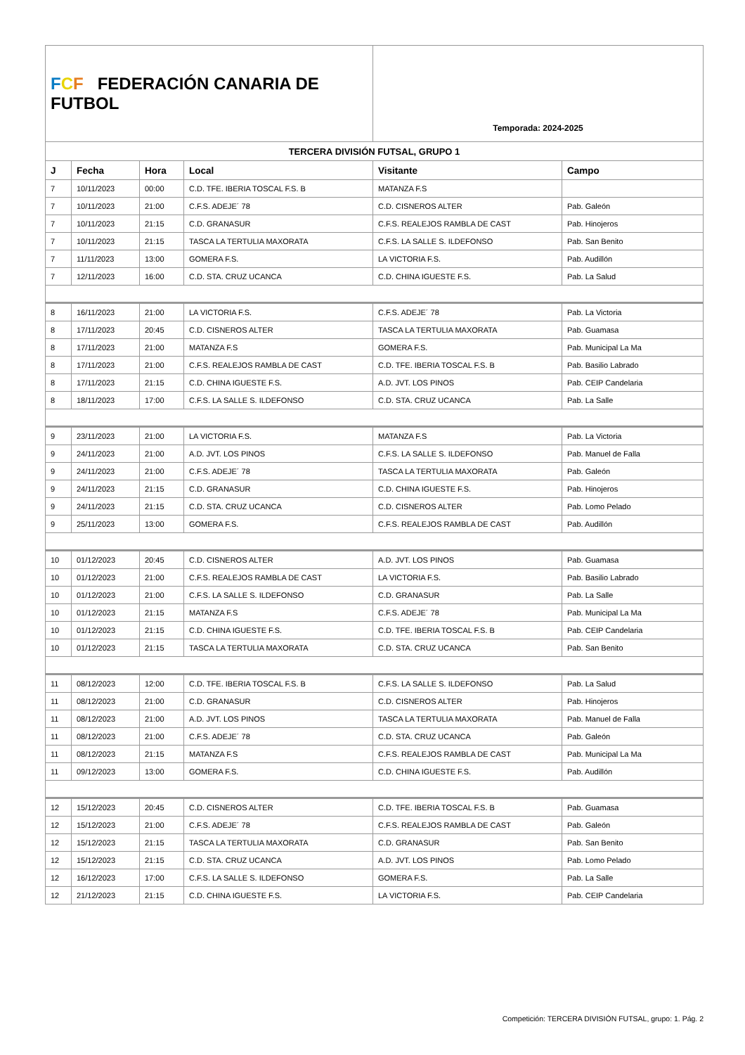| F C F FEDERACIÓN CANARIA DE FUTBOL | | | | Temporada: 2024-2025 | |
| TERCERA DIVISIÓN FUTSAL, GRUPO 1 | | | | | |
| J | Fecha | Hora | Local | Visitante | Campo |
| 7 | 10/11/2023 | 00:00 | C.D. TFE. IBERIA TOSCAL F.S. B | MATANZA F.S | |
| 7 | 10/11/2023 | 21:00 | C.F.S. ADEJE´ 78 | C.D. CISNEROS ALTER | Pab. Galeón |
| 7 | 10/11/2023 | 21:15 | C.D. GRANASUR | C.F.S. REALEJOS RAMBLA DE CAST | Pab. Hinojeros |
| 7 | 10/11/2023 | 21:15 | TASCA LA TERTULIA MAXORATA | C.F.S. LA SALLE S. ILDEFONSO | Pab. San Benito |
| 7 | 11/11/2023 | 13:00 | GOMERA F.S. | LA VICTORIA F.S. | Pab. Audillón |
| 7 | 12/11/2023 | 16:00 | C.D. STA. CRUZ UCANCA | C.D. CHINA IGUESTE F.S. | Pab. La Salud |
| 8 | 16/11/2023 | 21:00 | LA VICTORIA F.S. | C.F.S. ADEJE´ 78 | Pab. La Victoria |
| 8 | 17/11/2023 | 20:45 | C.D. CISNEROS ALTER | TASCA LA TERTULIA MAXORATA | Pab. Guamasa |
| 8 | 17/11/2023 | 21:00 | MATANZA F.S | GOMERA F.S. | Pab. Municipal La Ma |
| 8 | 17/11/2023 | 21:00 | C.F.S. REALEJOS RAMBLA DE CAST | C.D. TFE. IBERIA TOSCAL F.S. B | Pab. Basilio Labrado |
| 8 | 17/11/2023 | 21:15 | C.D. CHINA IGUESTE F.S. | A.D. JVT. LOS PINOS | Pab. CEIP Candelaria |
| 8 | 18/11/2023 | 17:00 | C.F.S. LA SALLE S. ILDEFONSO | C.D. STA. CRUZ UCANCA | Pab. La Salle |
| 9 | 23/11/2023 | 21:00 | LA VICTORIA F.S. | MATANZA F.S | Pab. La Victoria |
| 9 | 24/11/2023 | 21:00 | A.D. JVT. LOS PINOS | C.F.S. LA SALLE S. ILDEFONSO | Pab. Manuel de Falla |
| 9 | 24/11/2023 | 21:00 | C.F.S. ADEJE´ 78 | TASCA LA TERTULIA MAXORATA | Pab. Galeón |
| 9 | 24/11/2023 | 21:15 | C.D. GRANASUR | C.D. CHINA IGUESTE F.S. | Pab. Hinojeros |
| 9 | 24/11/2023 | 21:15 | C.D. STA. CRUZ UCANCA | C.D. CISNEROS ALTER | Pab. Lomo Pelado |
| 9 | 25/11/2023 | 13:00 | GOMERA F.S. | C.F.S. REALEJOS RAMBLA DE CAST | Pab. Audillón |
| 10 | 01/12/2023 | 20:45 | C.D. CISNEROS ALTER | A.D. JVT. LOS PINOS | Pab. Guamasa |
| 10 | 01/12/2023 | 21:00 | C.F.S. REALEJOS RAMBLA DE CAST | LA VICTORIA F.S. | Pab. Basilio Labrado |
| 10 | 01/12/2023 | 21:00 | C.F.S. LA SALLE S. ILDEFONSO | C.D. GRANASUR | Pab. La Salle |
| 10 | 01/12/2023 | 21:15 | MATANZA F.S | C.F.S. ADEJE´ 78 | Pab. Municipal La Ma |
| 10 | 01/12/2023 | 21:15 | C.D. CHINA IGUESTE F.S. | C.D. TFE. IBERIA TOSCAL F.S. B | Pab. CEIP Candelaria |
| 10 | 01/12/2023 | 21:15 | TASCA LA TERTULIA MAXORATA | C.D. STA. CRUZ UCANCA | Pab. San Benito |
| 11 | 08/12/2023 | 12:00 | C.D. TFE. IBERIA TOSCAL F.S. B | C.F.S. LA SALLE S. ILDEFONSO | Pab. La Salud |
| 11 | 08/12/2023 | 21:00 | C.D. GRANASUR | C.D. CISNEROS ALTER | Pab. Hinojeros |
| 11 | 08/12/2023 | 21:00 | A.D. JVT. LOS PINOS | TASCA LA TERTULIA MAXORATA | Pab. Manuel de Falla |
| 11 | 08/12/2023 | 21:00 | C.F.S. ADEJE´ 78 | C.D. STA. CRUZ UCANCA | Pab. Galeón |
| 11 | 08/12/2023 | 21:15 | MATANZA F.S | C.F.S. REALEJOS RAMBLA DE CAST | Pab. Municipal La Ma |
| 11 | 09/12/2023 | 13:00 | GOMERA F.S. | C.D. CHINA IGUESTE F.S. | Pab. Audillón |
| 12 | 15/12/2023 | 20:45 | C.D. CISNEROS ALTER | C.D. TFE. IBERIA TOSCAL F.S. B | Pab. Guamasa |
| 12 | 15/12/2023 | 21:00 | C.F.S. ADEJE´ 78 | C.F.S. REALEJOS RAMBLA DE CAST | Pab. Galeón |
| 12 | 15/12/2023 | 21:15 | TASCA LA TERTULIA MAXORATA | C.D. GRANASUR | Pab. San Benito |
| 12 | 15/12/2023 | 21:15 | C.D. STA. CRUZ UCANCA | A.D. JVT. LOS PINOS | Pab. Lomo Pelado |
| 12 | 16/12/2023 | 17:00 | C.F.S. LA SALLE S. ILDEFONSO | GOMERA F.S. | Pab. La Salle |
| 12 | 21/12/2023 | 21:15 | C.D. CHINA IGUESTE F.S. | LA VICTORIA F.S. | Pab. CEIP Candelaria |
Competición: TERCERA DIVISIÓN FUTSAL, grupo: 1. Pág. 2